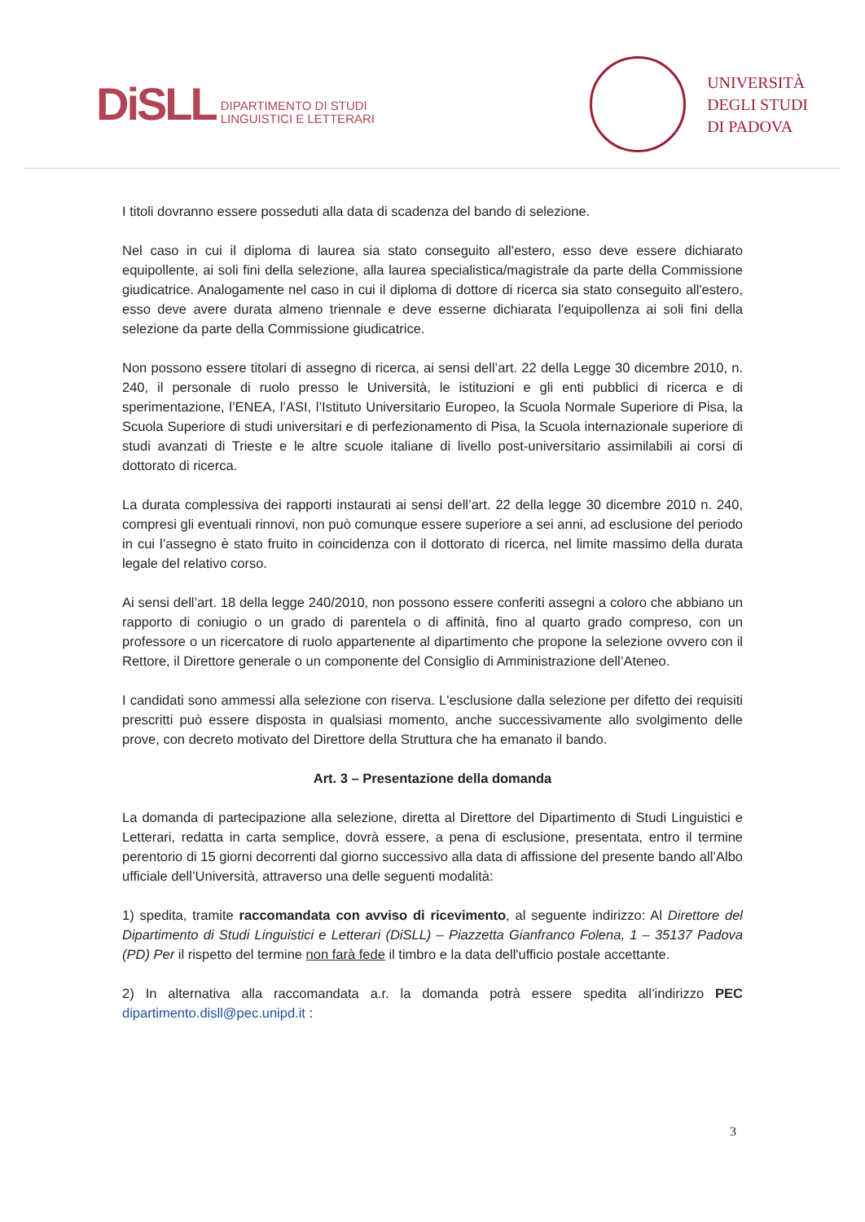DiSLL DIPARTIMENTO DI STUDI
LINGUISTICI E LETTERARI
UNIVERSITÀ
DEGLI STUDI
DI PADOVA
I titoli dovranno essere posseduti alla data di scadenza del bando di selezione.
Nel caso in cui il diploma di laurea sia stato conseguito all'estero, esso deve essere dichiarato equipollente, ai soli fini della selezione, alla laurea specialistica/magistrale da parte della Commissione giudicatrice. Analogamente nel caso in cui il diploma di dottore di ricerca sia stato conseguito all'estero, esso deve avere durata almeno triennale e deve esserne dichiarata l'equipollenza ai soli fini della selezione da parte della Commissione giudicatrice.
Non possono essere titolari di assegno di ricerca, ai sensi dell’art. 22 della Legge 30 dicembre 2010, n. 240, il personale di ruolo presso le Università, le istituzioni e gli enti pubblici di ricerca e di sperimentazione, l’ENEA, l’ASI, l’Istituto Universitario Europeo, la Scuola Normale Superiore di Pisa, la Scuola Superiore di studi universitari e di perfezionamento di Pisa, la Scuola internazionale superiore di studi avanzati di Trieste e le altre scuole italiane di livello post-universitario assimilabili ai corsi di dottorato di ricerca.
La durata complessiva dei rapporti instaurati ai sensi dell’art. 22 della legge 30 dicembre 2010 n. 240, compresi gli eventuali rinnovi, non può comunque essere superiore a sei anni, ad esclusione del periodo in cui l’assegno è stato fruito in coincidenza con il dottorato di ricerca, nel limite massimo della durata legale del relativo corso.
Ai sensi dell’art. 18 della legge 240/2010, non possono essere conferiti assegni a coloro che abbiano un rapporto di coniugio o un grado di parentela o di affinità, fino al quarto grado compreso, con un professore o un ricercatore di ruolo appartenente al dipartimento che propone la selezione ovvero con il Rettore, il Direttore generale o un componente del Consiglio di Amministrazione dell’Ateneo.
I candidati sono ammessi alla selezione con riserva. L'esclusione dalla selezione per difetto dei requisiti prescritti può essere disposta in qualsiasi momento, anche successivamente allo svolgimento delle prove, con decreto motivato del Direttore della Struttura che ha emanato il bando.
Art. 3 – Presentazione della domanda
La domanda di partecipazione alla selezione, diretta al Direttore del Dipartimento di Studi Linguistici e Letterari, redatta in carta semplice, dovrà essere, a pena di esclusione, presentata, entro il termine perentorio di 15 giorni decorrenti dal giorno successivo alla data di affissione del presente bando all’Albo ufficiale dell’Università, attraverso una delle seguenti modalità:
1) spedita, tramite raccomandata con avviso di ricevimento, al seguente indirizzo: Al Direttore del Dipartimento di Studi Linguistici e Letterari (DiSLL) – Piazzetta Gianfranco Folena, 1 – 35137 Padova (PD) Per il rispetto del termine non farà fede il timbro e la data dell'ufficio postale accettante.
2) In alternativa alla raccomandata a.r. la domanda potrà essere spedita all’indirizzo PEC dipartimento.disll@pec.unipd.it :
3